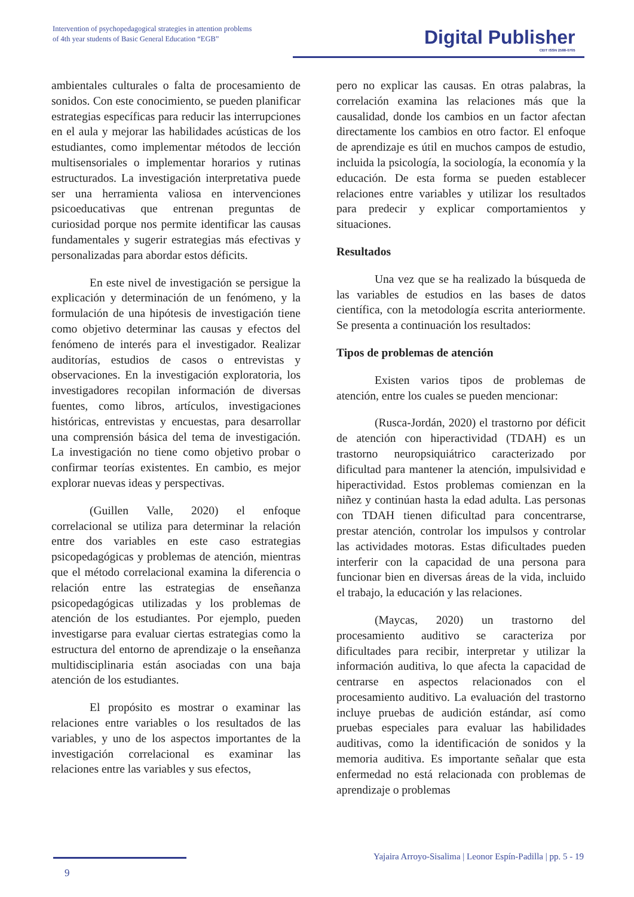Intervention of psychopedagogical strategies in attention problems
of 4th year students of Basic General Education “EGB”
Digital Publisher
CEIT ISSN 2588-0705
ambientales culturales o falta de procesamiento de sonidos. Con este conocimiento, se pueden planificar estrategias específicas para reducir las interrupciones en el aula y mejorar las habilidades acústicas de los estudiantes, como implementar métodos de lección multisensoriales o implementar horarios y rutinas estructurados. La investigación interpretativa puede ser una herramienta valiosa en intervenciones psicoeducativas que entrenan preguntas de curiosidad porque nos permite identificar las causas fundamentales y sugerir estrategias más efectivas y personalizadas para abordar estos déficits.
En este nivel de investigación se persigue la explicación y determinación de un fenómeno, y la formulación de una hipótesis de investigación tiene como objetivo determinar las causas y efectos del fenómeno de interés para el investigador. Realizar auditorías, estudios de casos o entrevistas y observaciones. En la investigación exploratoria, los investigadores recopilan información de diversas fuentes, como libros, artículos, investigaciones históricas, entrevistas y encuestas, para desarrollar una comprensión básica del tema de investigación. La investigación no tiene como objetivo probar o confirmar teorías existentes. En cambio, es mejor explorar nuevas ideas y perspectivas.
(Guillen Valle, 2020) el enfoque correlacional se utiliza para determinar la relación entre dos variables en este caso estrategias psicopedagógicas y problemas de atención, mientras que el método correlacional examina la diferencia o relación entre las estrategias de enseñanza psicopedagógicas utilizadas y los problemas de atención de los estudiantes. Por ejemplo, pueden investigarse para evaluar ciertas estrategias como la estructura del entorno de aprendizaje o la enseñanza multidisciplinaria están asociadas con una baja atención de los estudiantes.
El propósito es mostrar o examinar las relaciones entre variables o los resultados de las variables, y uno de los aspectos importantes de la investigación correlacional es examinar las relaciones entre las variables y sus efectos,
pero no explicar las causas. En otras palabras, la correlación examina las relaciones más que la causalidad, donde los cambios en un factor afectan directamente los cambios en otro factor. El enfoque de aprendizaje es útil en muchos campos de estudio, incluida la psicología, la sociología, la economía y la educación. De esta forma se pueden establecer relaciones entre variables y utilizar los resultados para predecir y explicar comportamientos y situaciones.
Resultados
Una vez que se ha realizado la búsqueda de las variables de estudios en las bases de datos científica, con la metodología escrita anteriormente. Se presenta a continuación los resultados:
Tipos de problemas de atención
Existen varios tipos de problemas de atención, entre los cuales se pueden mencionar:
(Rusca-Jordán, 2020) el trastorno por déficit de atención con hiperactividad (TDAH) es un trastorno neuropsiquiátrico caracterizado por dificultad para mantener la atención, impulsividad e hiperactividad. Estos problemas comienzan en la niñez y continúan hasta la edad adulta. Las personas con TDAH tienen dificultad para concentrarse, prestar atención, controlar los impulsos y controlar las actividades motoras. Estas dificultades pueden interferir con la capacidad de una persona para funcionar bien en diversas áreas de la vida, incluido el trabajo, la educación y las relaciones.
(Maycas, 2020) un trastorno del procesamiento auditivo se caracteriza por dificultades para recibir, interpretar y utilizar la información auditiva, lo que afecta la capacidad de centrarse en aspectos relacionados con el procesamiento auditivo. La evaluación del trastorno incluye pruebas de audición estándar, así como pruebas especiales para evaluar las habilidades auditivas, como la identificación de sonidos y la memoria auditiva. Es importante señalar que esta enfermedad no está relacionada con problemas de aprendizaje o problemas
Yajaira Arroyo-Sisalima | Leonor Espín-Padilla | pp. 5 - 19
9